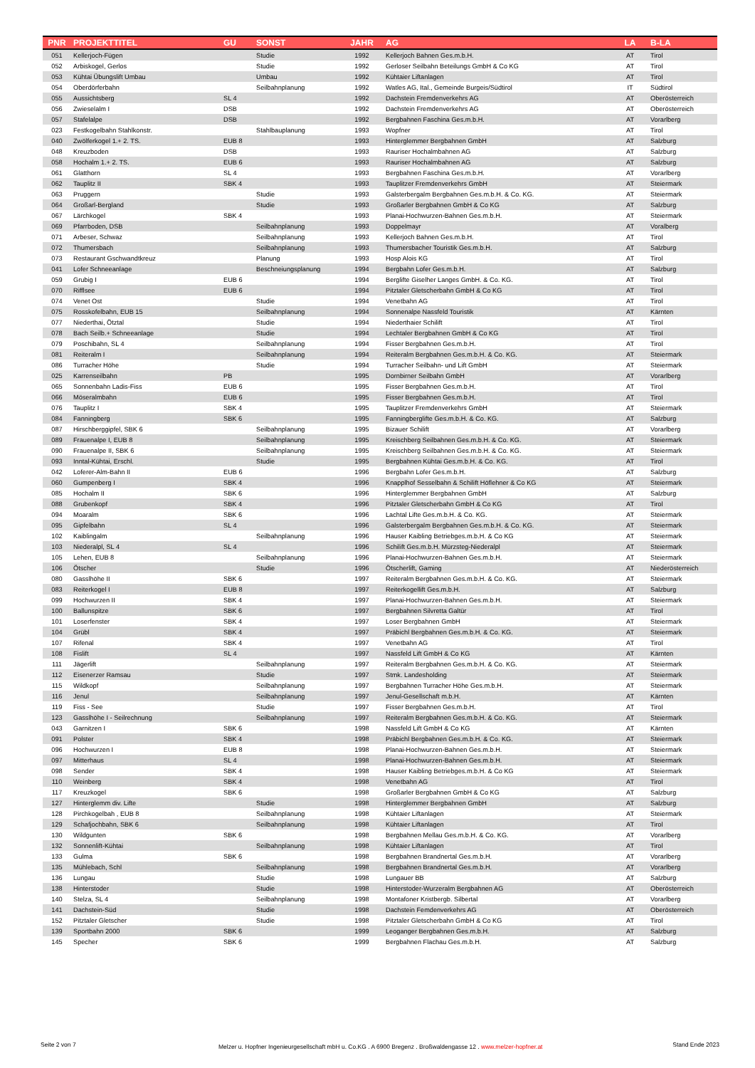| PNR | PROJEKTTITEL | GU | SONST | JAHR | AG | LA | B-LA |
| --- | --- | --- | --- | --- | --- | --- | --- |
| 051 | Kellerjoch-Fügen | | Studie | 1992 | Kellerjoch Bahnen Ges.m.b.H. | AT | Tirol |
| 052 | Arbiskogel, Gerlos | | Studie | 1992 | Gerloser Seilbahn Beteilungs GmbH & Co KG | AT | Tirol |
| 053 | Kühtai Übungslift Umbau | | Umbau | 1992 | Kühtaier Liftanlagen | AT | Tirol |
| 054 | Oberdörferbahn | | Seilbahnplanung | 1992 | Watles AG, Ital., Gemeinde Burgeis/Südtirol | IT | Südtirol |
| 055 | Aussichtsberg | SL 4 | | 1992 | Dachstein Fremdenverkehrs AG | AT | Oberösterreich |
| 056 | Zwieselalm I | DSB | | 1992 | Dachstein Fremdenverkehrs AG | AT | Oberösterreich |
| 057 | Stafelalpe | DSB | | 1992 | Bergbahnen Faschina Ges.m.b.H. | AT | Vorarlberg |
| 023 | Festkogelbahn Stahlkonstr. | | Stahlbauplanung | 1993 | Wopfner | AT | Tirol |
| 040 | Zwölferkogel 1.+ 2. TS. | EUB 8 | | 1993 | Hinterglemmer Bergbahnen GmbH | AT | Salzburg |
| 048 | Kreuzboden | DSB | | 1993 | Rauriser Hochalmbahnen AG | AT | Salzburg |
| 058 | Hochalm 1.+ 2. TS. | EUB 6 | | 1993 | Rauriser Hochalmbahnen AG | AT | Salzburg |
| 061 | Glatthorn | SL 4 | | 1993 | Bergbahnen Faschina Ges.m.b.H. | AT | Vorarlberg |
| 062 | Tauplitz II | SBK 4 | | 1993 | Tauplitzer Fremdenverkehrs GmbH | AT | Steiermark |
| 063 | Pruggern | | Studie | 1993 | Galsterbergalm Bergbahnen Ges.m.b.H. & Co. KG. | AT | Steiermark |
| 064 | Großarl-Bergland | | Studie | 1993 | Großarler Bergbahnen GmbH & Co KG | AT | Salzburg |
| 067 | Lärchkogel | SBK 4 | | 1993 | Planai-Hochwurzen-Bahnen Ges.m.b.H. | AT | Steiermark |
| 069 | Pfarrboden, DSB | | Seilbahnplanung | 1993 | Doppelmayr | AT | Voralberg |
| 071 | Arbeser, Schwaz | | Seilbahnplanung | 1993 | Kellerjoch Bahnen Ges.m.b.H. | AT | Tirol |
| 072 | Thumersbach | | Seilbahnplanung | 1993 | Thumersbacher Touristik Ges.m.b.H. | AT | Salzburg |
| 073 | Restaurant Gschwandtkreuz | | Planung | 1993 | Hosp Alois KG | AT | Tirol |
| 041 | Lofer Schneeanlage | | Beschneiungsplanung | 1994 | Bergbahn Lofer Ges.m.b.H. | AT | Salzburg |
| 059 | Grubig I | EUB 6 | | 1994 | Berglifte Giselher Langes GmbH. & Co. KG. | AT | Tirol |
| 070 | Rifflsee | EUB 6 | | 1994 | Pitztaler Gletscherbahn GmbH & Co KG | AT | Tirol |
| 074 | Venet Ost | | Studie | 1994 | Venetbahn AG | AT | Tirol |
| 075 | Rosskofelbahn, EUB 15 | | Seilbahnplanung | 1994 | Sonnenalpe Nassfeld Touristik | AT | Kärnten |
| 077 | Niederthai, Ötztal | | Studie | 1994 | Niederthaier Schilift | AT | Tirol |
| 078 | Bach Seilb.+ Schneeanlage | | Studie | 1994 | Lechtaler Bergbahnen GmbH & Co KG | AT | Tirol |
| 079 | Poschibahn, SL 4 | | Seilbahnplanung | 1994 | Fisser Bergbahnen Ges.m.b.H. | AT | Tirol |
| 081 | Reiteralm I | | Seilbahnplanung | 1994 | Reiteralm Bergbahnen Ges.m.b.H. & Co. KG. | AT | Steiermark |
| 086 | Turracher Höhe | | Studie | 1994 | Turracher Seilbahn- und Lift GmbH | AT | Steiermark |
| 025 | Karrenseilbahn | PB | | 1995 | Dornbirner Seilbahn GmbH | AT | Vorarlberg |
| 065 | Sonnenbahn Ladis-Fiss | EUB 6 | | 1995 | Fisser Bergbahnen Ges.m.b.H. | AT | Tirol |
| 066 | Möseralmbahn | EUB 6 | | 1995 | Fisser Bergbahnen Ges.m.b.H. | AT | Tirol |
| 076 | Tauplitz I | SBK 4 | | 1995 | Tauplitzer Fremdenverkehrs GmbH | AT | Steiermark |
| 084 | Fanningberg | SBK 6 | | 1995 | Fanningberglifte Ges.m.b.H. & Co. KG. | AT | Salzburg |
| 087 | Hirschberggipfel, SBK 6 | | Seilbahnplanung | 1995 | Bizauer Schilift | AT | Vorarlberg |
| 089 | Frauenalpe I, EUB 8 | | Seilbahnplanung | 1995 | Kreischberg Seilbahnen Ges.m.b.H. & Co. KG. | AT | Steiermark |
| 090 | Frauenalpe II, SBK 6 | | Seilbahnplanung | 1995 | Kreischberg Seilbahnen Ges.m.b.H. & Co. KG. | AT | Steiermark |
| 093 | Inntal-Kühtai, Erschl. | | Studie | 1995 | Bergbahnen Kühtai Ges.m.b.H. & Co. KG. | AT | Tirol |
| 042 | Loferer-Alm-Bahn II | EUB 6 | | 1996 | Bergbahn Lofer Ges.m.b.H. | AT | Salzburg |
| 060 | Gumpenberg I | SBK 4 | | 1996 | Knapplhof Sesselbahn & Schilift Höflehner & Co KG | AT | Steiermark |
| 085 | Hochalm II | SBK 6 | | 1996 | Hinterglemmer Bergbahnen GmbH | AT | Salzburg |
| 088 | Grubenkopf | SBK 4 | | 1996 | Pitztaler Gletscherbahn GmbH & Co KG | AT | Tirol |
| 094 | Moaralm | SBK 6 | | 1996 | Lachtal Lifte Ges.m.b.H. & Co. KG. | AT | Steiermark |
| 095 | Gipfelbahn | SL 4 | | 1996 | Galsterbergalm Bergbahnen Ges.m.b.H. & Co. KG. | AT | Steiermark |
| 102 | Kaiblingalm | | Seilbahnplanung | 1996 | Hauser Kaibling Betriebges.m.b.H. & Co KG | AT | Steiermark |
| 103 | Niederalpl, SL 4 | SL 4 | | 1996 | Schilift Ges.m.b.H. Mürzsteg-Niederalpl | AT | Steiermark |
| 105 | Lehen, EUB 8 | | Seilbahnplanung | 1996 | Planai-Hochwurzen-Bahnen Ges.m.b.H. | AT | Steiermark |
| 106 | Ötscher | | Studie | 1996 | Ötscherlift, Gaming | AT | Niederösterreich |
| 080 | Gasslhöhe II | SBK 6 | | 1997 | Reiteralm Bergbahnen Ges.m.b.H. & Co. KG. | AT | Steiermark |
| 083 | Reiterkogel I | EUB 8 | | 1997 | Reiterkogellift Ges.m.b.H. | AT | Salzburg |
| 099 | Hochwurzen II | SBK 4 | | 1997 | Planai-Hochwurzen-Bahnen Ges.m.b.H. | AT | Steiermark |
| 100 | Ballunspitze | SBK 6 | | 1997 | Bergbahnen Silvretta Galtür | AT | Tirol |
| 101 | Loserfenster | SBK 4 | | 1997 | Loser Bergbahnen GmbH | AT | Steiermark |
| 104 | Grübl | SBK 4 | | 1997 | Präbichl Bergbahnen Ges.m.b.H. & Co. KG. | AT | Steiermark |
| 107 | Rifenal | SBK 4 | | 1997 | Venetbahn AG | AT | Tirol |
| 108 | Fislift | SL 4 | | 1997 | Nassfeld Lift GmbH & Co KG | AT | Kärnten |
| 111 | Jägerlift | | Seilbahnplanung | 1997 | Reiteralm Bergbahnen Ges.m.b.H. & Co. KG. | AT | Steiermark |
| 112 | Eisenerzer Ramsau | | Studie | 1997 | Stmk. Landesholding | AT | Steiermark |
| 115 | Wildkopf | | Seilbahnplanung | 1997 | Bergbahnen Turracher Höhe Ges.m.b.H. | AT | Steiermark |
| 116 | Jenul | | Seilbahnplanung | 1997 | Jenul-Gesellschaft m.b.H. | AT | Kärnten |
| 119 | Fiss - See | | Studie | 1997 | Fisser Bergbahnen Ges.m.b.H. | AT | Tirol |
| 123 | Gasslhöhe I - Seilrechnung | | Seilbahnplanung | 1997 | Reiteralm Bergbahnen Ges.m.b.H. & Co. KG. | AT | Steiermark |
| 043 | Garnitzen I | SBK 6 | | 1998 | Nassfeld Lift GmbH & Co KG | AT | Kärnten |
| 091 | Polster | SBK 4 | | 1998 | Präbichl Bergbahnen Ges.m.b.H. & Co. KG. | AT | Steiermark |
| 096 | Hochwurzen I | EUB 8 | | 1998 | Planai-Hochwurzen-Bahnen Ges.m.b.H. | AT | Steiermark |
| 097 | Mitterhaus | SL 4 | | 1998 | Planai-Hochwurzen-Bahnen Ges.m.b.H. | AT | Steiermark |
| 098 | Sender | SBK 4 | | 1998 | Hauser Kaibling Betriebges.m.b.H. & Co KG | AT | Steiermark |
| 110 | Weinberg | SBK 4 | | 1998 | Venetbahn AG | AT | Tirol |
| 117 | Kreuzkogel | SBK 6 | | 1998 | Großarler Bergbahnen GmbH & Co KG | AT | Salzburg |
| 127 | Hinterglemm div. Lifte | | Studie | 1998 | Hinterglemmer Bergbahnen GmbH | AT | Salzburg |
| 128 | Pirchkogelbah , EUB 8 | | Seilbahnplanung | 1998 | Kühtaier Liftanlagen | AT | Steiermark |
| 129 | Schafjochbahn, SBK 6 | | Seilbahnplanung | 1998 | Kühtaier Liftanlagen | AT | Tirol |
| 130 | Wildgunten | SBK 6 | | 1998 | Bergbahnen Mellau Ges.m.b.H. & Co. KG. | AT | Vorarlberg |
| 132 | Sonnenlift-Kühtai | | Seilbahnplanung | 1998 | Kühtaier Liftanlagen | AT | Tirol |
| 133 | Gulma | SBK 6 | | 1998 | Bergbahnen Brandnertal Ges.m.b.H. | AT | Vorarlberg |
| 135 | Mühlebach, Schl | | Seilbahnplanung | 1998 | Bergbahnen Brandnertal Ges.m.b.H. | AT | Vorarlberg |
| 136 | Lungau | | Studie | 1998 | Lungauer BB | AT | Salzburg |
| 138 | Hinterstoder | | Studie | 1998 | Hinterstoder-Wurzeralm Bergbahnen AG | AT | Oberösterreich |
| 140 | Stelza, SL 4 | | Seilbahnplanung | 1998 | Montafoner Kristbergb. Silbertal | AT | Vorarlberg |
| 141 | Dachstein-Süd | | Studie | 1998 | Dachstein Femdenverkehrs AG | AT | Oberösterreich |
| 152 | Pitztaler Gletscher | | Studie | 1998 | Pitztaler Gletscherbahn GmbH & Co KG | AT | Tirol |
| 139 | Sportbahn 2000 | SBK 6 | | 1999 | Leoganger Bergbahnen Ges.m.b.H. | AT | Salzburg |
| 145 | Specher | SBK 6 | | 1999 | Bergbahnen Flachau Ges.m.b.H. | AT | Salzburg |
Seite 2 von 7
Melzer u. Hopfner Ingenieurgesellschaft mbH u. Co.KG . A 6900 Bregenz . Broßwaldengasse 12 . www.melzer-hopfner.at
Stand Ende 2023